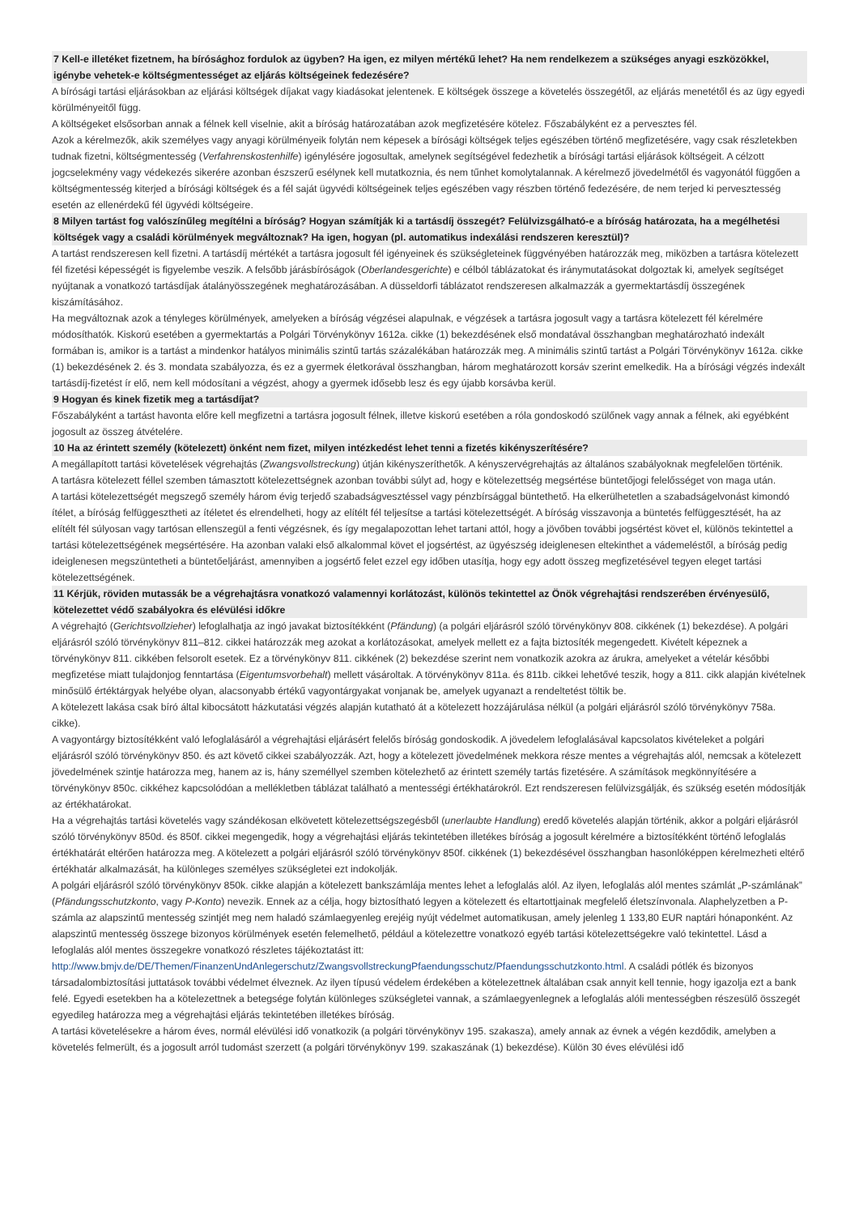7 Kell-e illetéket fizetnem, ha bírósághoz fordulok az ügyben? Ha igen, ez milyen mértékű lehet? Ha nem rendelkezem a szükséges anyagi eszközökkel, igénybe vehetek-e költségmentességet az eljárás költségeinek fedezésére?
A bírósági tartási eljárásokban az eljárási költségek díjakat vagy kiadásokat jelentenek. E költségek összege a követelés összegétől, az eljárás menetétől és az ügy egyedi körülményeitől függ.
A költségeket elsősorban annak a félnek kell viselnie, akit a bíróság határozatában azok megfizetésére kötelez. Főszabályként ez a pervesztes fél.
Azok a kérelmezők, akik személyes vagy anyagi körülményeik folytán nem képesek a bírósági költségek teljes egészében történő megfizetésére, vagy csak részletekben tudnak fizetni, költségmentesség (Verfahrenskostenhilfe) igénylésére jogosultak, amelynek segítségével fedezhetik a bírósági tartási eljárások költségeit. A célzott jogcselekmény vagy védekezés sikerére azonban észszerű esélynek kell mutatkoznia, és nem tűnhet komolytalannak. A kérelmező jövedelmétől és vagyonától függően a költségmentesség kiterjed a bírósági költségek és a fél saját ügyvédi költségeinek teljes egészében vagy részben történő fedezésére, de nem terjed ki pervesztesség esetén az ellenérdekű fél ügyvédi költségeire.
8 Milyen tartást fog valószínűleg megítélni a bíróság? Hogyan számítják ki a tartásdíj összegét? Felülvizsgálható-e a bíróság határozata, ha a megélhetési költségek vagy a családi körülmények megváltoznak? Ha igen, hogyan (pl. automatikus indexálási rendszeren keresztül)?
A tartást rendszeresen kell fizetni. A tartásdíj mértékét a tartásra jogosult fél igényeinek és szükségleteinek függvényében határozzák meg, miközben a tartásra kötelezett fél fizetési képességét is figyelembe veszik. A felsőbb járásbíróságok (Oberlandesgerichte) e célból táblázatokat és iránymutatásokat dolgoztak ki, amelyek segítséget nyújtanak a vonatkozó tartásdíjak átalányösszegének meghatározásában. A düsseldorfi táblázatot rendszeresen alkalmazzák a gyermektartásdíj összegének kiszámításához.
Ha megváltoznak azok a tényleges körülmények, amelyeken a bíróság végzései alapulnak, e végzések a tartásra jogosult vagy a tartásra kötelezett fél kérelmére módosíthatók. Kiskorú esetében a gyermektartás a Polgári Törvénykönyv 1612a. cikke (1) bekezdésének első mondatával összhangban meghatározható indexált formában is, amikor is a tartást a mindenkor hatályos minimális szintű tartás százalékában határozzák meg. A minimális szintű tartást a Polgári Törvénykönyv 1612a. cikke (1) bekezdésének 2. és 3. mondata szabályozza, és ez a gyermek életkorával összhangban, három meghatározott korsáv szerint emelkedik. Ha a bírósági végzés indexált tartásdíj-fizetést ír elő, nem kell módosítani a végzést, ahogy a gyermek idősebb lesz és egy újabb korsávba kerül.
9 Hogyan és kinek fizetik meg a tartásdíjat?
Főszabályként a tartást havonta előre kell megfizetni a tartásra jogosult félnek, illetve kiskorú esetében a róla gondoskodó szülőnek vagy annak a félnek, aki egyébként jogosult az összeg átvételére.
10 Ha az érintett személy (kötelezett) önként nem fizet, milyen intézkedést lehet tenni a fizetés kikényszerítésére?
A megállapított tartási követelések végrehajtás (Zwangsvollstreckung) útján kikényszeríthetők. A kényszervégrehajtás az általános szabályoknak megfelelően történik.
A tartásra kötelezett féllel szemben támasztott kötelezettségnek azonban további súlyt ad, hogy e kötelezettség megsértése büntetőjogi felelősséget von maga után.
A tartási kötelezettségét megszegő személy három évig terjedő szabadságvesztéssel vagy pénzbírsággal büntethető. Ha elkerülhetetlen a szabadságelvonást kimondó ítélet, a bíróság felfüggesztheti az ítéletet és elrendelheti, hogy az elítélt fél teljesítse a tartási kötelezettségét. A bíróság visszavonja a büntetés felfüggesztését, ha az elítélt fél súlyosan vagy tartósan ellenszegül a fenti végzésnek, és így megalapozottan lehet tartani attól, hogy a jövőben további jogsértést követ el, különös tekintettel a tartási kötelezettségének megsértésére. Ha azonban valaki első alkalommal követ el jogsértést, az ügyészség ideiglenesen eltekinthet a vádemeléstől, a bíróság pedig ideiglenesen megszüntetheti a büntetőeljárást, amennyiben a jogsértő felet ezzel egy időben utasítja, hogy egy adott összeg megfizetésével tegyen eleget tartási kötelezettségének.
11 Kérjük, röviden mutassák be a végrehajtásra vonatkozó valamennyi korlátozást, különös tekintettel az Önök végrehajtási rendszerében érvényesülő, kötelezettet védő szabályokra és elévülési időkre
A végrehajtó (Gerichtsvollzieher) lefoglalhatja az ingó javakat biztosítékként (Pfändung) (a polgári eljárásról szóló törvénykönyv 808. cikkének (1) bekezdése). A polgári eljárásról szóló törvénykönyv 811–812. cikkei határozzák meg azokat a korlátozásokat, amelyek mellett ez a fajta biztosíték megengedett. Kivételt képeznek a törvénykönyv 811. cikkében felsorolt esetek. Ez a törvénykönyv 811. cikkének (2) bekezdése szerint nem vonatkozik azokra az árukra, amelyeket a vételár későbbi megfizetése miatt tulajdonjog fenntartása (Eigentumsvorbehalt) mellett vásároltak. A törvénykönyv 811a. és 811b. cikkei lehetővé teszik, hogy a 811. cikk alapján kivételnek minősülő értéktárgyak helyébe olyan, alacsonyabb értékű vagyontárgyakat vonjanak be, amelyek ugyanazt a rendeltetést töltik be.
A kötelezett lakása csak bíró által kibocsátott házkutatási végzés alapján kutatható át a kötelezett hozzájárulása nélkül (a polgári eljárásról szóló törvénykönyv 758a. cikke).
A vagyontárgy biztosítékként való lefoglalásáról a végrehajtási eljárásért felelős bíróság gondoskodik. A jövedelem lefoglalásával kapcsolatos kivételeket a polgári eljárásról szóló törvénykönyv 850. és azt követő cikkei szabályozzák. Azt, hogy a kötelezett jövedelmének mekkora része mentes a végrehajtás alól, nemcsak a kötelezett jövedelmének szintje határozza meg, hanem az is, hány személlyel szemben kötelezhető az érintett személy tartás fizetésére. A számítások megkönnyítésére a törvénykönyv 850c. cikkéhez kapcsolódóan a mellékletben táblázat található a mentességi értékhatárokról. Ezt rendszeresen felülvizsgálják, és szükség esetén módosítják az értékhatárokat.
Ha a végrehajtás tartási követelés vagy szándékosan elkövetett kötelezettségszegésből (unerlaubte Handlung) eredő követelés alapján történik, akkor a polgári eljárásról szóló törvénykönyv 850d. és 850f. cikkei megengedik, hogy a végrehajtási eljárás tekintetében illetékes bíróság a jogosult kérelmére a biztosítékként történő lefoglalás értékhatárát eltérően határozza meg. A kötelezett a polgári eljárásról szóló törvénykönyv 850f. cikkének (1) bekezdésével összhangban hasonlóképpen kérelmezheti eltérő értékhatár alkalmazását, ha különleges személyes szükségletei ezt indokolják.
A polgári eljárásról szóló törvénykönyv 850k. cikke alapján a kötelezett bankszámlája mentes lehet a lefoglalás alól. Az ilyen, lefoglalás alól mentes számlát „P-számlának” (Pfändungsschutzkonto, vagy P-Konto) nevezik. Ennek az a célja, hogy biztosítható legyen a kötelezett és eltartottjainak megfelelő életszínvonala. Alaphelyzetben a P-számla az alapszintű mentesség szintjét meg nem haladó számlaegyenleg erejéig nyújt védelmet automatikusan, amely jelenleg 1 133,80 EUR naptári hónaponként. Az alapszintű mentesség összege bizonyos körülmények esetén felemelhető, például a kötelezettre vonatkozó egyéb tartási kötelezettségekre való tekintettel. Lásd a lefoglalás alól mentes összegekre vonatkozó részletes tájékoztatást itt: http://www.bmjv.de/DE/Themen/FinanzenUndAnlegerschutz/ZwangsvollstreckungPfaendungsschutz/Pfaendungsschutzkonto.html. A családi pótlék és bizonyos társadalombiztosítási juttatások további védelmet élveznek. Az ilyen típusú védelem érdekében a kötelezettnek általában csak annyit kell tennie, hogy igazolja ezt a bank felé. Egyedi esetekben ha a kötelezettnek a betegsége folytán különleges szükségletei vannak, a számlaegyenlegnek a lefoglalás alóli mentességben részesülő összegét egyedileg határozza meg a végrehajtási eljárás tekintetében illetékes bíróság.
A tartási követelésekre a három éves, normál elévülési idő vonatkozik (a polgári törvénykönyv 195. szakasza), amely annak az évnek a végén kezdődik, amelyben a követelés felmerült, és a jogosult arról tudomást szerzett (a polgári törvénykönyv 199. szakaszának (1) bekezdése). Külön 30 éves elévülési idő